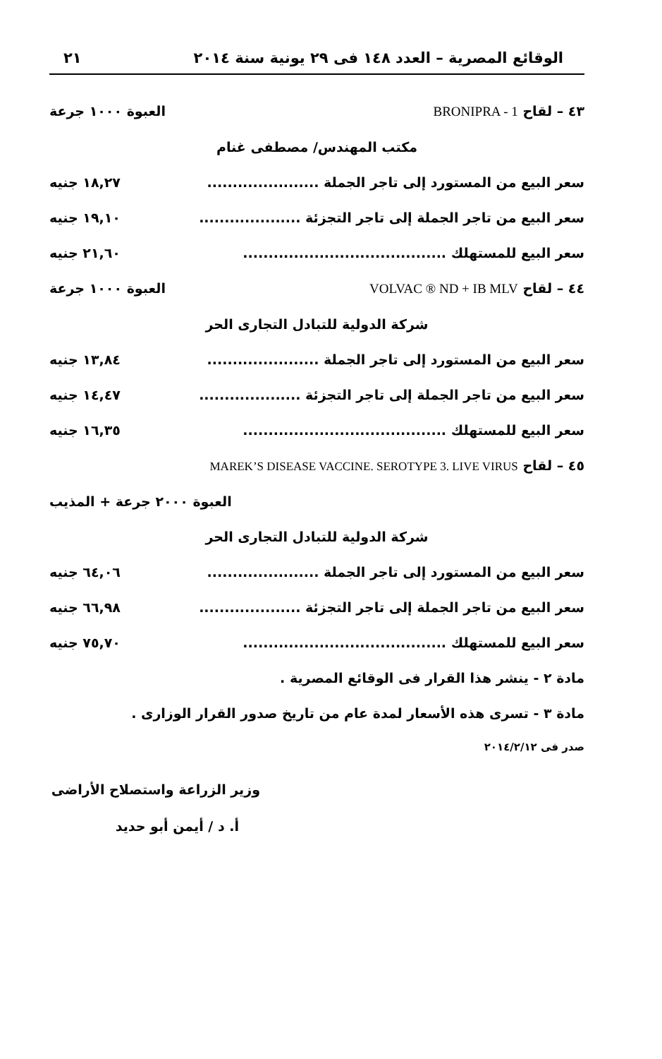الوقائع المصرية – العدد ١٤٨ فى ٢٩ يونية سنة ٢٠١٤ ٢١
٤٣ – لقاح BRONIPRA - 1 العبوة ١٠٠٠ جرعة
مكتب المهندس/ مصطفى غنام
سعر البيع من المستورد إلى تاجر الجملة ...................... ١٨,٢٧ جنيه
سعر البيع من تاجر الجملة إلى تاجر التجزئة .................... ١٩,١٠ جنيه
سعر البيع للمستهلك ........................................ ٢١,٦٠ جنيه
٤٤ – لقاح VOLVAC ® ND + IB MLV العبوة ١٠٠٠ جرعة
شركة الدولية للتبادل التجارى الحر
سعر البيع من المستورد إلى تاجر الجملة ...................... ١٣,٨٤ جنيه
سعر البيع من تاجر الجملة إلى تاجر التجزئة .................... ١٤,٤٧ جنيه
سعر البيع للمستهلك ........................................ ١٦,٣٥ جنيه
٤٥ – لقاح MAREK’S DISEASE VACCINE. SEROTYPE 3. LIVE VIRUS
العبوة ٢٠٠٠ جرعة + المذيب
شركة الدولية للتبادل التجارى الحر
سعر البيع من المستورد إلى تاجر الجملة ...................... ٦٤,٠٦ جنيه
سعر البيع من تاجر الجملة إلى تاجر التجزئة .................... ٦٦,٩٨ جنيه
سعر البيع للمستهلك ........................................ ٧٥,٧٠ جنيه
مادة ٢ - ينشر هذا القرار فى الوقائع المصرية .
مادة ٣ - تسرى هذه الأسعار لمدة عام من تاريخ صدور القرار الوزارى .
صدر فى ٢٠١٤/٢/١٢
وزير الزراعة واستصلاح الأراضى
أ. د / أيمن أبو حديد